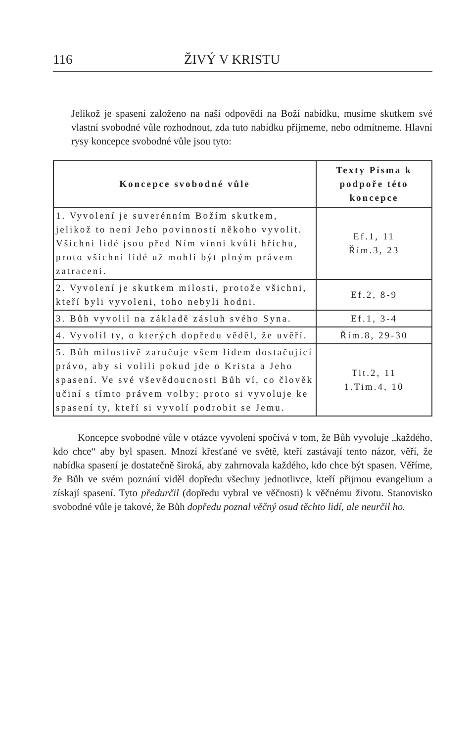116 ŽIVÝ V KRISTU
Jelikož je spasení založeno na naší odpovědi na Boží nabídku, musíme skutkem své vlastní svobodné vůle rozhodnout, zda tuto nabídku přijmeme, nebo odmítneme. Hlavní rysy koncepce svobodné vůle jsou tyto:
| Koncepce svobodné vůle | Texty Písma k podpoře této koncepce |
| --- | --- |
| 1. Vyvolení je suverénním Božím skutkem, jelikož to není Jeho povinností někoho vyvolit. Všichni lidé jsou před Ním vinni kvůli hříchu, proto všichni lidé už mohli být plným právem zatraceni. | Ef.1, 11 Řím.3, 23 |
| 2. Vyvolení je skutkem milosti, protože všichni, kteří byli vyvoleni, toho nebyli hodni. | Ef.2, 8-9 |
| 3. Bůh vyvolil na základě zásluh svého Syna. | Ef.1, 3-4 |
| 4. Vyvolil ty, o kterých dopředu věděl, že uvěří. | Řím.8, 29-30 |
| 5. Bůh milostivě zaručuje všem lidem dostačující právo, aby si volili pokud jde o Krista a Jeho spasení. Ve své vševědoucnosti Bůh ví, co člověk učiní s tímto právem volby; proto si vyvoluje ke spasení ty, kteří si vyvolí podrobit se Jemu. | Tit.2, 11 1.Tim.4, 10 |
Koncepce svobodné vůle v otázce vyvolení spočívá v tom, že Bůh vyvoluje „každého, kdo chce“ aby byl spasen. Mnozí křesťané ve světě, kteří zastávají tento názor, věří, že nabídka spasení je dostatečně široká, aby zahrnovala každého, kdo chce být spasen. Věříme, že Bůh ve svém poznání viděl dopředu všechny jednotlivce, kteří přijmou evangelium a získají spasení. Tyto předurčil (dopředu vybral ve věčnosti) k věčnému životu. Stanovisko svobodné vůle je takové, že Bůh dopředu poznal věčný osud těchto lidí, ale neurčil ho.